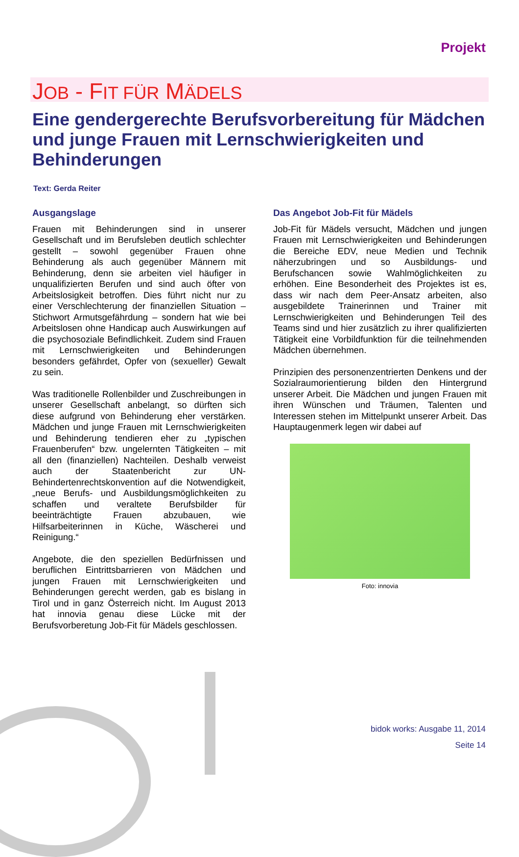Projekt
JOB - FIT FÜR MÄDELS
Eine gendergerechte Berufsvorbereitung für Mädchen und junge Frauen mit Lernschwierigkeiten und Behinderungen
Text: Gerda Reiter
Ausgangslage
Frauen mit Behinderungen sind in unserer Gesellschaft und im Berufsleben deutlich schlechter gestellt – sowohl gegenüber Frauen ohne Behinderung als auch gegenüber Männern mit Behinderung, denn sie arbeiten viel häufiger in unqualifizierten Berufen und sind auch öfter von Arbeitslosigkeit betroffen. Dies führt nicht nur zu einer Verschlechterung der finanziellen Situation – Stichwort Armutsgefährdung – sondern hat wie bei Arbeitslosen ohne Handicap auch Auswirkungen auf die psychosoziale Befindlichkeit. Zudem sind Frauen mit Lernschwierigkeiten und Behinderungen besonders gefährdet, Opfer von (sexueller) Gewalt zu sein.
Was traditionelle Rollenbilder und Zuschreibungen in unserer Gesellschaft anbelangt, so dürften sich diese aufgrund von Behinderung eher verstärken. Mädchen und junge Frauen mit Lernschwierigkeiten und Behinderung tendieren eher zu „typischen Frauenberufen“ bzw. ungelernten Tätigkeiten – mit all den (finanziellen) Nachteilen. Deshalb verweist auch der Staatenbericht zur UN-Behindertenrechtskonvention auf die Notwendigkeit, „neue Berufs- und Ausbildungsmöglichkeiten zu schaffen und veraltete Berufsbilder für beeinträchtigte Frauen abzubauen, wie Hilfsarbeiterinnen in Küche, Wäscherei und Reinigung.“
Angebote, die den speziellen Bedürfnissen und beruflichen Eintrittsbarrieren von Mädchen und jungen Frauen mit Lernschwierigkeiten und Behinderungen gerecht werden, gab es bislang in Tirol und in ganz Österreich nicht. Im August 2013 hat innovia genau diese Lücke mit der Berufsvorberetung Job-Fit für Mädels geschlossen.
Das Angebot Job-Fit für Mädels
Job-Fit für Mädels versucht, Mädchen und jungen Frauen mit Lernschwierigkeiten und Behinderungen die Bereiche EDV, neue Medien und Technik näherzubringen und so Ausbildungs- und Berufschancen sowie Wahlmöglichkeiten zu erhöhen. Eine Besonderheit des Projektes ist es, dass wir nach dem Peer-Ansatz arbeiten, also ausgebildete Trainerinnen und Trainer mit Lernschwierigkeiten und Behinderungen Teil des Teams sind und hier zusätzlich zu ihrer qualifizierten Tätigkeit eine Vorbildfunktion für die teilnehmenden Mädchen übernehmen.
Prinzipien des personenzentrierten Denkens und der Sozialraumorientierung bilden den Hintergrund unserer Arbeit. Die Mädchen und jungen Frauen mit ihren Wünschen und Träumen, Talenten und Interessen stehen im Mittelpunkt unserer Arbeit. Das Hauptaugenmerk legen wir dabei auf
Foto: innovia
bidok works: Ausgabe 11, 2014
Seite 14